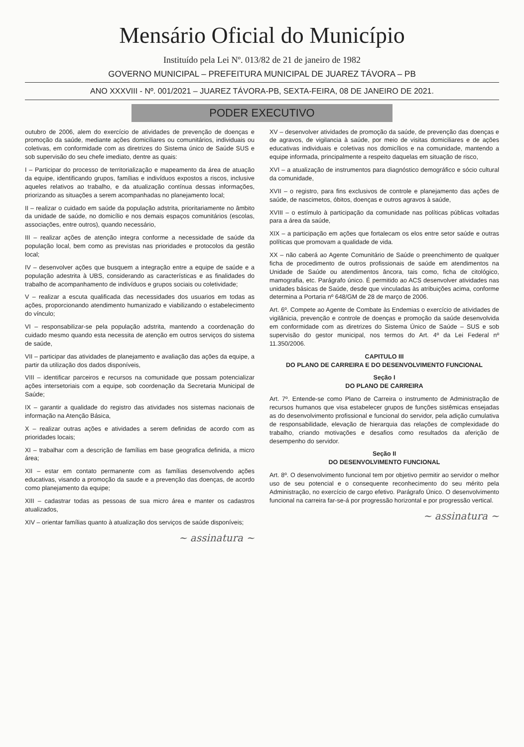Mensário Oficial do Município
Instituído pela Lei Nº. 013/82 de 21 de janeiro de 1982
GOVERNO MUNICIPAL – PREFEITURA MUNICIPAL DE JUAREZ TÁVORA – PB
ANO XXXVIII - Nº. 001/2021 – JUAREZ TÁVORA-PB, SEXTA-FEIRA, 08 DE JANEIRO DE 2021.
PODER EXECUTIVO
outubro de 2006, alem do exercício de atividades de prevenção de doenças e promoção da saúde, mediante ações domiciliares ou comunitários, individuais ou coletivas, em conformidade com as diretrizes do Sistema único de Saúde SUS e sob supervisão do seu chefe imediato, dentre as quais:
I – Participar do processo de territorialização e mapeamento da área de atuação da equipe, identificando grupos, famílias e indivíduos expostos a riscos, inclusive aqueles relativos ao trabalho, e da atualização contínua dessas informações, priorizando as situações a serem acompanhadas no planejamento local;
II – realizar o cuidado em saúde da população adstrita, prioritariamente no âmbito da unidade de saúde, no domicílio e nos demais espaços comunitários (escolas, associações, entre outros), quando necessário,
III – realizar ações de atenção integra conforme a necessidade de saúde da população local, bem como as previstas nas prioridades e protocolos da gestão local;
IV – desenvolver ações que busquem a integração entre a equipe de saúde e a população adestrita à UBS, considerando as características e as finalidades do trabalho de acompanhamento de indivíduos e grupos sociais ou coletividade;
V – realizar a escuta qualificada das necessidades dos usuarios em todas as ações, proporcionando atendimento humanizado e viabilizando o estabelecimento do vínculo;
VI – responsabilizar-se pela população adstrita, mantendo a coordenação do cuidado mesmo quando esta necessita de atenção em outros serviços do sistema de saúde,
VII – participar das atividades de planejamento e avaliação das ações da equipe, a partir da utilização dos dados disponíveis,
VIII – identificar parceiros e recursos na comunidade que possam potencializar ações intersetoriais com a equipe, sob coordenação da Secretaria Municipal de Saúde;
IX – garantir a qualidade do registro das atividades nos sistemas nacionais de informação na Atenção Básica,
X – realizar outras ações e atividades a serem definidas de acordo com as prioridades locais;
XI – trabalhar com a descrição de famílias em base geografica definida, a micro área;
XII – estar em contato permanente com as famílias desenvolvendo ações educativas, visando a promoção da saude e a prevenção das doenças, de acordo como planejamento da equipe;
XIII – cadastrar todas as pessoas de sua micro área e manter os cadastros atualizados,
XIV – orientar famílias quanto à atualização dos serviços de saúde disponíveis;
~ assinatura ~
XV – desenvolver atividades de promoção da saúde, de prevenção das doenças e de agravos, de vigilancia à saúde, por meio de visitas domiciliares e de ações educativas individuais e coletivas nos domicílios e na comunidade, mantendo a equipe informada, principalmente a respeito daquelas em situação de risco,
XVI – a atualização de instrumentos para diagnóstico demográfico e sócio cultural da comunidade,
XVII – o registro, para fins exclusivos de controle e planejamento das ações de saúde, de nascimetos, óbitos, doenças e outros agravos à saúde,
XVIII – o estímulo à participação da comunidade nas políticas públicas voltadas para a área da saúde,
XIX – a participação em ações que fortalecam os elos entre setor saúde e outras políticas que promovam a qualidade de vida.
XX – não caberá ao Agente Comunitário de Saúde o preenchimento de qualquer ficha de procedimento de outros profissionais de saúde em atendimentos na Unidade de Saúde ou atendimentos âncora, tais como, ficha de citológico, mamografia, etc. Parágrafo único. É permitido ao ACS desenvolver atividades nas unidades básicas de Saúde, desde que vinculadas às atribuições acima, conforme determina a Portaria nº 648/GM de 28 de março de 2006.
Art. 6º. Compete ao Agente de Combate às Endemias o exercício de atividades de vigilânicia, prevenção e controle de doenças e promoção da saúde desenvolvida em conformidade com as diretrizes do Sistema Único de Saúde – SUS e sob supervisão do gestor municipal, nos termos do Art. 4º da Lei Federal nº 11.350/2006.
CAPITULO III
DO PLANO DE CARREIRA E DO DESENVOLVIMENTO FUNCIONAL
Seção I
DO PLANO DE CARREIRA
Art. 7º. Entende-se como Plano de Carreira o instrumento de Administração de recursos humanos que visa estabelecer grupos de funções sistêmicas ensejadas as do desenvolvimento profissional e funcional do servidor, pela adição cumulativa de responsabilidade, elevação de hierarquia das relações de complexidade do trabalho, criando motivações e desafios como resultados da aferição de desempenho do servidor.
Seção II
DO DESENVOLVIMENTO FUNCIONAL
Art. 8º. O desenvolvimento funcional tem por objetivo permitir ao servidor o melhor uso de seu potencial e o consequente reconhecimento do seu mérito pela Administração, no exercício de cargo efetivo. Parágrafo Único. O desenvolvimento funcional na carreira far-se-á por progressão horizontal e por progressão vertical.
~ assinatura ~